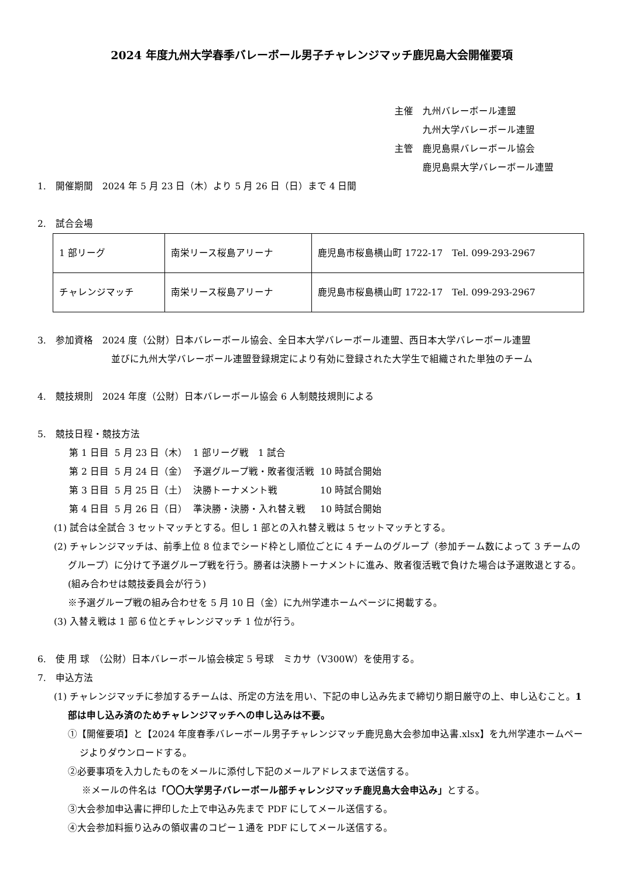2024 年度九州大学春季バレーボール男子チャレンジマッチ鹿児島大会開催要項
主催　九州バレーボール連盟
　　　九州大学バレーボール連盟
主管　鹿児島県バレーボール協会
　　　鹿児島県大学バレーボール連盟
1.　開催期間　2024 年 5 月 23 日（木）より 5 月 26 日（日）まで 4 日間
2.　試合会場
| 1 部リーグ | 南栄リース桜島アリーナ | 鹿児島市桜島横山町 1722-17 Tel. 099-293-2967 |
| チャレンジマッチ | 南栄リース桜島アリーナ | 鹿児島市桜島横山町 1722-17 Tel. 099-293-2967 |
3.　参加資格　2024 度（公財）日本バレーボール協会、全日本大学バレーボール連盟、西日本大学バレーボール連盟
並びに九州大学バレーボール連盟登録規定により有効に登録された大学生で組織された単独のチーム
4.　競技規則　2024 年度（公財）日本バレーボール協会 6 人制競技規則による
5.　競技日程・競技方法
| 第 1 日目 | 5 月 23 日（木） | 1 部リーグ戦 1 試合 | |
| 第 2 日目 | 5 月 24 日（金） | 予選グループ戦・敗者復活戦 | 10 時試合開始 |
| 第 3 日目 | 5 月 25 日（土） | 決勝トーナメント戦 | 10 時試合開始 |
| 第 4 日目 | 5 月 26 日（日） | 準決勝・決勝・入れ替え戦 | 10 時試合開始 |
(1) 試合は全試合 3 セットマッチとする。但し 1 部との入れ替え戦は 5 セットマッチとする。
(2) チャレンジマッチは、前季上位 8 位までシード枠とし順位ごとに 4 チームのグループ（参加チーム数によって 3 チームのグループ）に分けて予選グループ戦を行う。勝者は決勝トーナメントに進み、敗者復活戦で負けた場合は予選敗退とする。(組み合わせは競技委員会が行う)
※予選グループ戦の組み合わせを 5 月 10 日（金）に九州学連ホームページに掲載する。
(3) 入替え戦は 1 部 6 位とチャレンジマッチ 1 位が行う。
6.　使 用 球　（公財）日本バレーボール協会検定 5 号球　ミカサ（V300W）を使用する。
7.　申込方法
(1) チャレンジマッチに参加するチームは、所定の方法を用い、下記の申し込み先まで締切り期日厳守の上、申し込むこと。1 部は申し込み済のためチャレンジマッチへの申し込みは不要。
①【開催要項】と【2024 年度春季バレーボール男子チャレンジマッチ鹿児島大会参加申込書.xlsx】を九州学連ホームページよりダウンロードする。
②必要事項を入力したものをメールに添付し下記のメールアドレスまで送信する。
※メールの件名は「〇〇大学男子バレーボール部チャレンジマッチ鹿児島大会申込み」とする。
③大会参加申込書に押印した上で申込み先まで PDF にしてメール送信する。
④大会参加料振り込みの領収書のコピー１通を PDF にしてメール送信する。